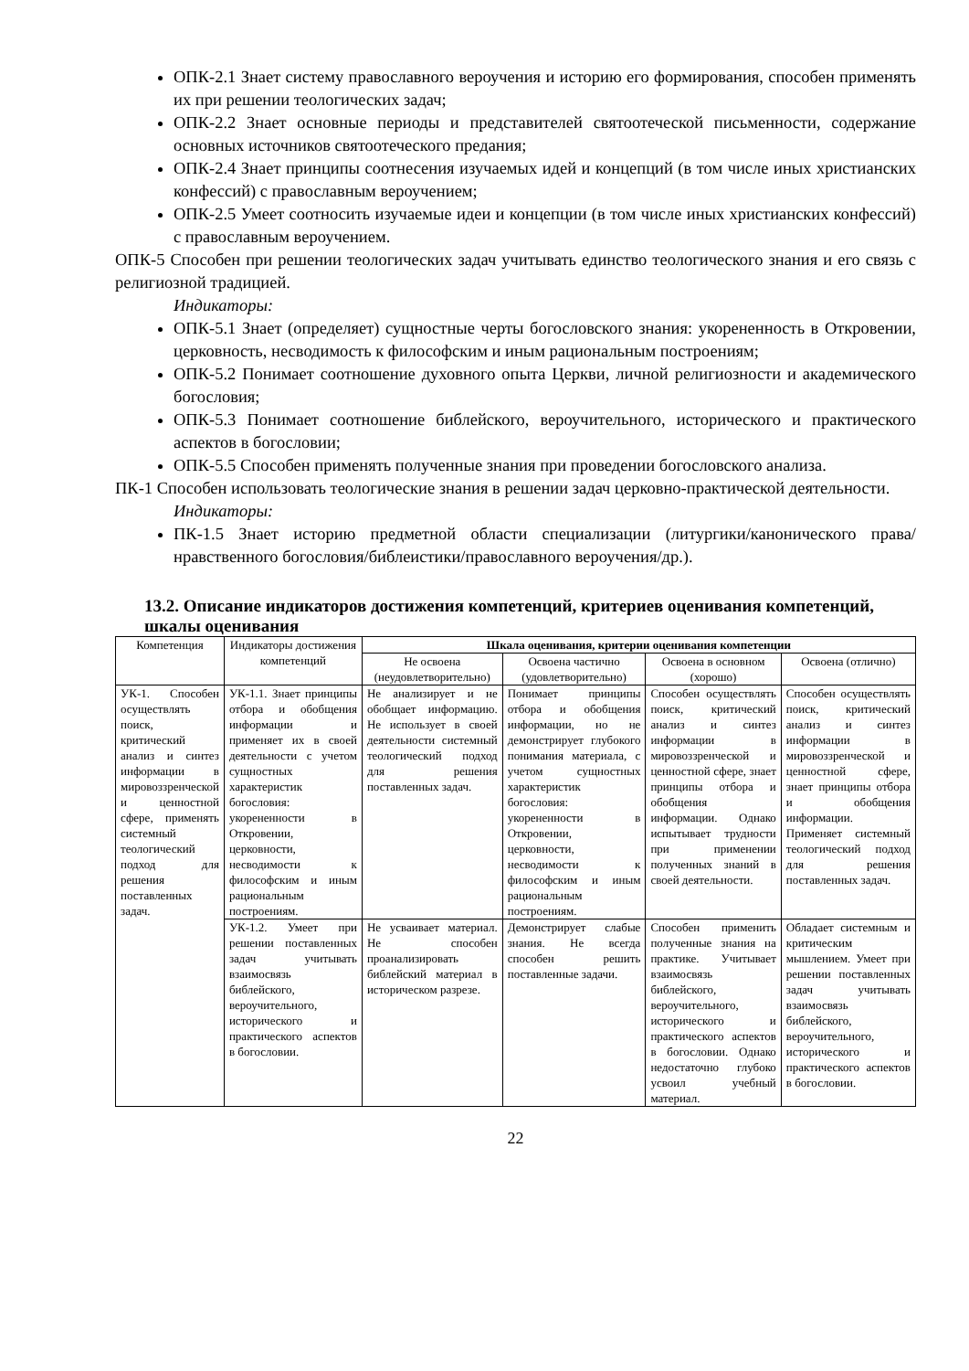ОПК-2.1 Знает систему православного вероучения и историю его формирования, способен применять их при решении теологических задач;
ОПК-2.2 Знает основные периоды и представителей святоотеческой письменности, содержание основных источников святоотеческого предания;
ОПК-2.4 Знает принципы соотнесения изучаемых идей и концепций (в том числе иных христианских конфессий) с православным вероучением;
ОПК-2.5 Умеет соотносить изучаемые идеи и концепции (в том числе иных христианских конфессий) с православным вероучением.
ОПК-5 Способен при решении теологических задач учитывать единство теологического знания и его связь с религиозной традицией.
Индикаторы:
ОПК-5.1 Знает (определяет) сущностные черты богословского знания: укорененность в Откровении, церковность, несводимость к философским и иным рациональным построениям;
ОПК-5.2 Понимает соотношение духовного опыта Церкви, личной религиозности и академического богословия;
ОПК-5.3 Понимает соотношение библейского, вероучительного, исторического и практического аспектов в богословии;
ОПК-5.5 Способен применять полученные знания при проведении богословского анализа.
ПК-1 Способен использовать теологические знания в решении задач церковно-практической деятельности.
Индикаторы:
ПК-1.5 Знает историю предметной области специализации (литургики/канонического права/ нравственного богословия/библеистики/православного вероучения/др.).
13.2. Описание индикаторов достижения компетенций, критериев оценивания компетенций, шкалы оценивания
| Компетенция | Индикаторы достижения компетенций | Шкала оценивания, критерии оценивания компетенции | | | |
| --- | --- | --- | --- | --- | --- |
| | | Не освоена (неудовлетворительно) | Освоена частично (удовлетворительно) | Освоена в основном (хорошо) | Освоена (отлично) |
| УК-1. Способен осуществлять поиск, критический анализ и синтез информации в мировоззренческой и ценностной сфере, применять системный теологический подход для решения поставленных задач. | УК-1.1. Знает принципы отбора и обобщения информации и применяет их в своей деятельности с учетом сущностных характеристик богословия: укорененности в Откровении, церковности, несводимости к философским и иным рациональным построениям. | Не анализирует и не обобщает информацию. Не использует в своей деятельности системный теологический подход для решения поставленных задач. | Понимает принципы отбора и обобщения информации, но не демонстрирует глубокого понимания материала, с учетом сущностных характеристик богословия: укорененности в Откровении, церковности, несводимости к философским и иным рациональным построениям. | Способен осуществлять поиск, критический анализ и синтез информации в мировоззренческой и ценностной сфере, знает принципы отбора и обобщения информации. Однако испытывает трудности при применении полученных знаний в своей деятельности. | Способен осуществлять поиск, критический анализ и синтез информации в мировоззренческой и ценностной сфере, знает принципы отбора и обобщения информации. Применяет системный теологический подход для решения поставленных задач. |
| | УК-1.2. Умеет при решении поставленных задач учитывать взаимосвязь библейского, вероучительного, исторического и практического аспектов в богословии. | Не усваивает материал. Не способен проанализировать библейский материал в историческом разрезе. | Демонстрирует слабые знания. Не всегда способен решить поставленные задачи. | Способен применить полученные знания на практике. Учитывает взаимосвязь библейского, вероучительного, исторического и практического аспектов в богословии. Однако недостаточно глубоко усвоил учебный материал. | Обладает системным и критическим мышлением. Умеет при решении поставленных задач учитывать взаимосвязь библейского, вероучительного, исторического и практического аспектов в богословии. |
22